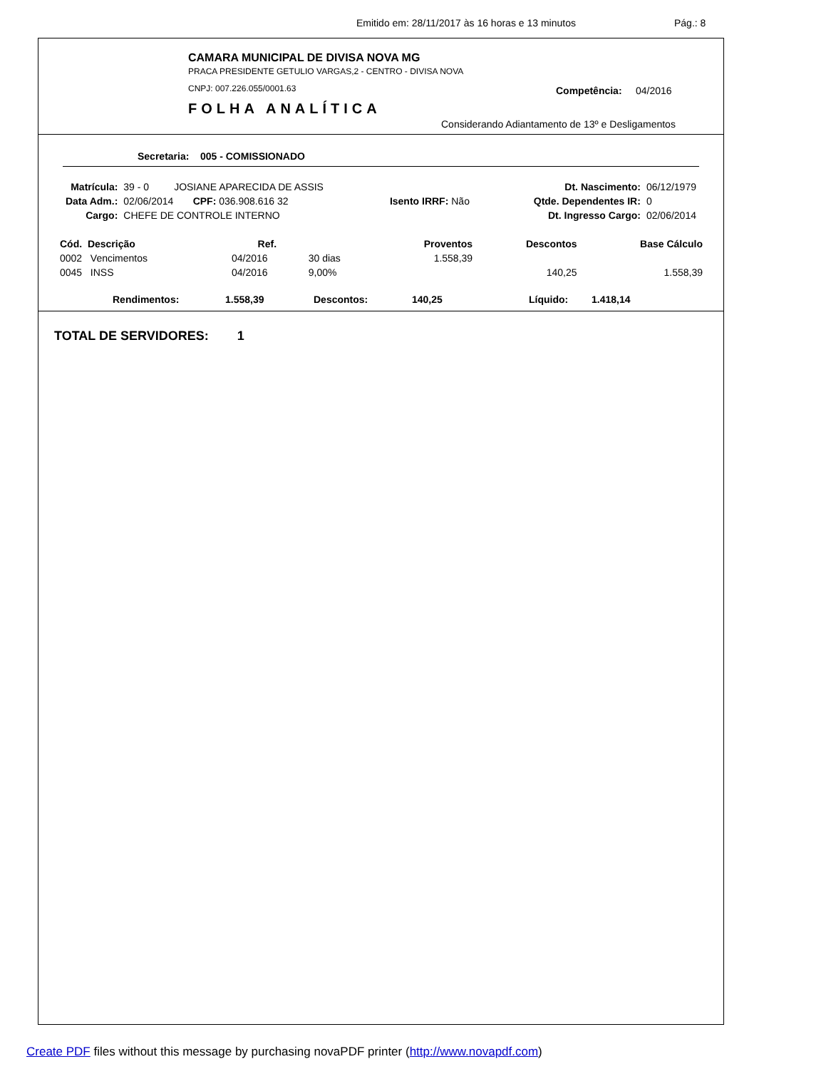Emitido em: 28/11/2017 às 16 horas e 13 minutos Pág.: 8
CAMARA MUNICIPAL DE DIVISA NOVA MG
PRACA PRESIDENTE GETULIO VARGAS,2 - CENTRO - DIVISA NOVA
CNPJ: 007.226.055/0001.63
FOLHA ANALÍTICA
Competência: 04/2016
Considerando Adiantamento de 13º e Desligamentos
Secretaria: 005 - COMISSIONADO
| Matrícula: | 39 - 0 JOSIANE APARECIDA DE ASSIS | | Dt. Nascimento: | 06/12/1979 |
| Data Adm.: | 02/06/2014 CPF: 036.908.616 32 | Isento IRRF: Não | Qtde. Dependentes IR: | 0 |
| Cargo: | CHEFE DE CONTROLE INTERNO | | Dt. Ingresso Cargo: | 02/06/2014 |
| Cód. Descrição | Ref. | | Proventos | Descontos | Base Cálculo |
| --- | --- | --- | --- | --- | --- |
| 0002 Vencimentos | 04/2016 | 30 dias | 1.558,39 | | |
| 0045 INSS | 04/2016 | 9,00% | | 140,25 | 1.558,39 |
| Rendimentos: | 1.558,39 | Descontos: | 140,25 | Líquido: | 1.418,14 |
TOTAL DE SERVIDORES: 1
Create PDF files without this message by purchasing novaPDF printer (http://www.novapdf.com)